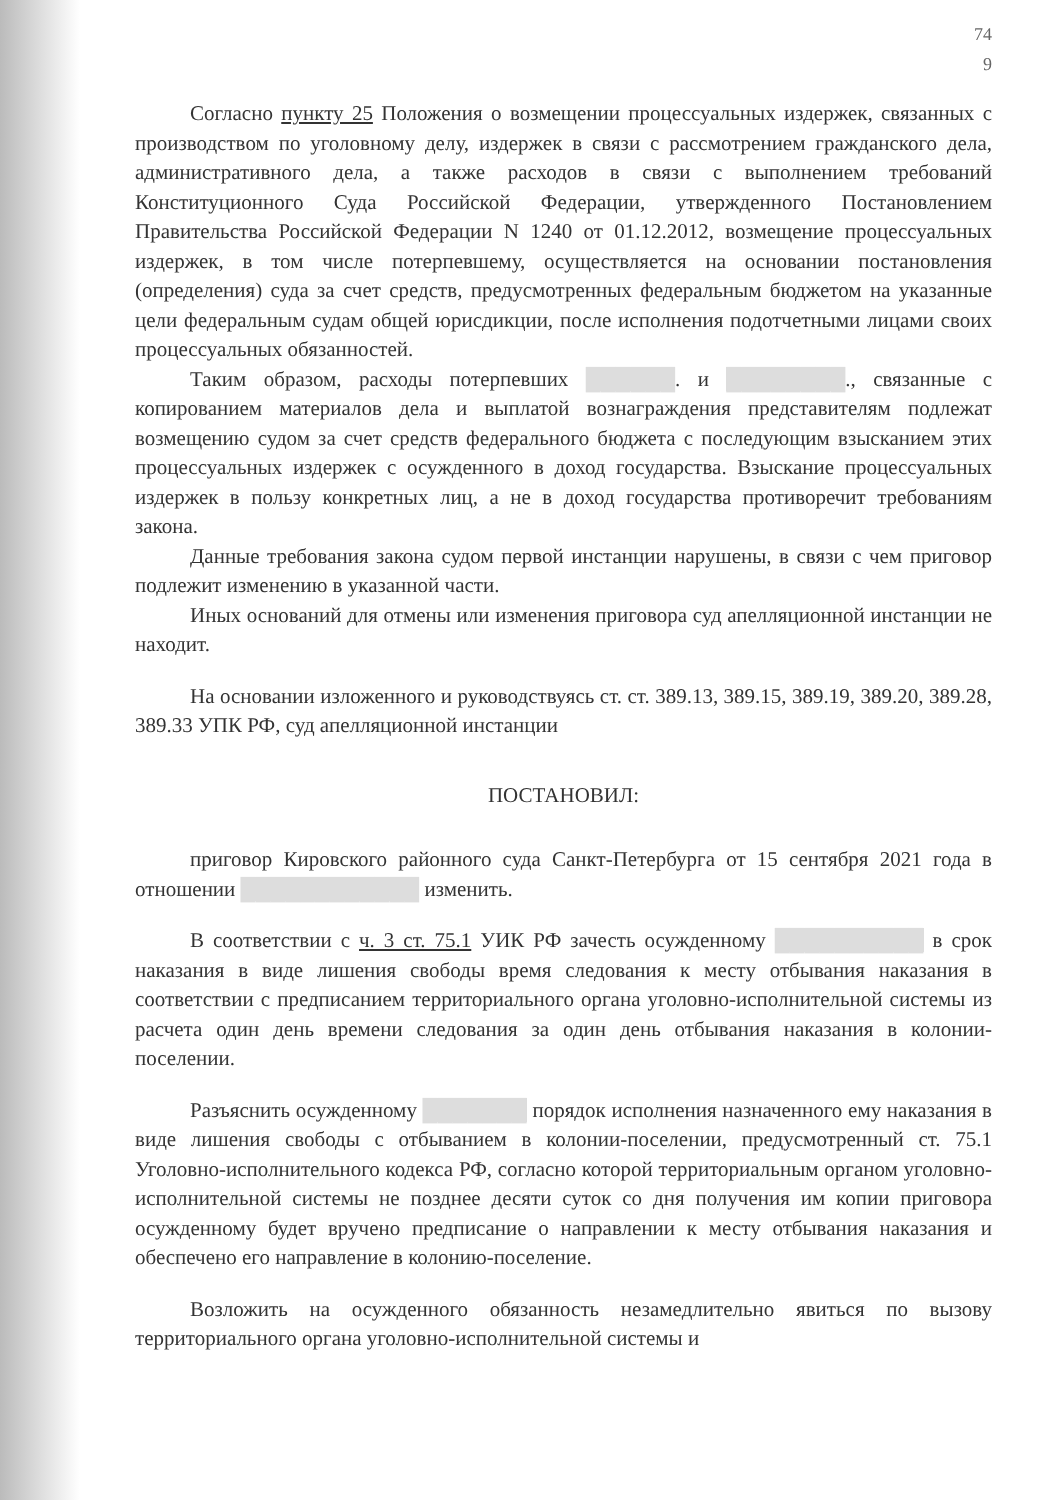74
9
Согласно пункту 25 Положения о возмещении процессуальных издержек, связанных с производством по уголовному делу, издержек в связи с рассмотрением гражданского дела, административного дела, а также расходов в связи с выполнением требований Конституционного Суда Российской Федерации, утвержденного Постановлением Правительства Российской Федерации N 1240 от 01.12.2012, возмещение процессуальных издержек, в том числе потерпевшему, осуществляется на основании постановления (определения) суда за счет средств, предусмотренных федеральным бюджетом на указанные цели федеральным судам общей юрисдикции, после исполнения подотчетными лицами своих процессуальных обязанностей.
Таким образом, расходы потерпевших ██████. и ████████., связанные с копированием материалов дела и выплатой вознаграждения представителям подлежат возмещению судом за счет средств федерального бюджета с последующим взысканием этих процессуальных издержек с осужденного в доход государства. Взыскание процессуальных издержек в пользу конкретных лиц, а не в доход государства противоречит требованиям закона.
Данные требования закона судом первой инстанции нарушены, в связи с чем приговор подлежит изменению в указанной части.
Иных оснований для отмены или изменения приговора суд апелляционной инстанции не находит.
На основании изложенного и руководствуясь ст. ст. 389.13, 389.15, 389.19, 389.20, 389.28, 389.33 УПК РФ, суд апелляционной инстанции
ПОСТАНОВИЛ:
приговор Кировского районного суда Санкт-Петербурга от 15 сентября 2021 года в отношении ████████████ изменить.
В соответствии с ч. 3 ст. 75.1 УИК РФ зачесть осужденному ██████████ в срок наказания в виде лишения свободы время следования к месту отбывания наказания в соответствии с предписанием территориального органа уголовно-исполнительной системы из расчета один день времени следования за один день отбывания наказания в колонии-поселении.
Разъяснить осужденному ███████ порядок исполнения назначенного ему наказания в виде лишения свободы с отбыванием в колонии-поселении, предусмотренный ст. 75.1 Уголовно-исполнительного кодекса РФ, согласно которой территориальным органом уголовно-исполнительной системы не позднее десяти суток со дня получения им копии приговора осужденному будет вручено предписание о направлении к месту отбывания наказания и обеспечено его направление в колонию-поселение.
Возложить на осужденного обязанность незамедлительно явиться по вызову территориального органа уголовно-исполнительной системы и